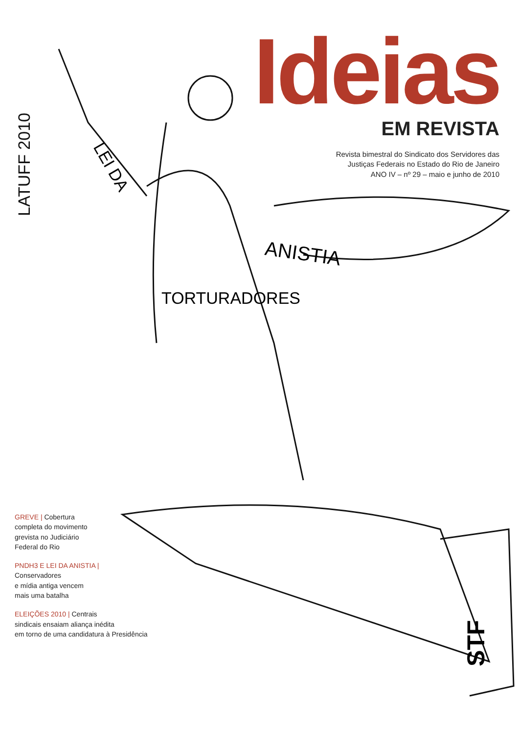ANISTIA
TORTURADORES
LEI DA
STF
Ideias
EM REVISTA
Revista bimestral do Sindicato dos Servidores das
Justiças Federais no Estado do Rio de Janeiro
ANO IV – nº 29 – maio e junho de 2010
LATUFF 2010
GREVE | Cobertura
completa do movimento
grevista no Judiciário
Federal do Rio
PNDH3 E LEI DA ANISTIA |
Conservadores
e mídia antiga vencem
mais uma batalha
ELEIÇÕES 2010 | Centrais
sindicais ensaiam aliança inédita
em torno de uma candidatura à Presidência